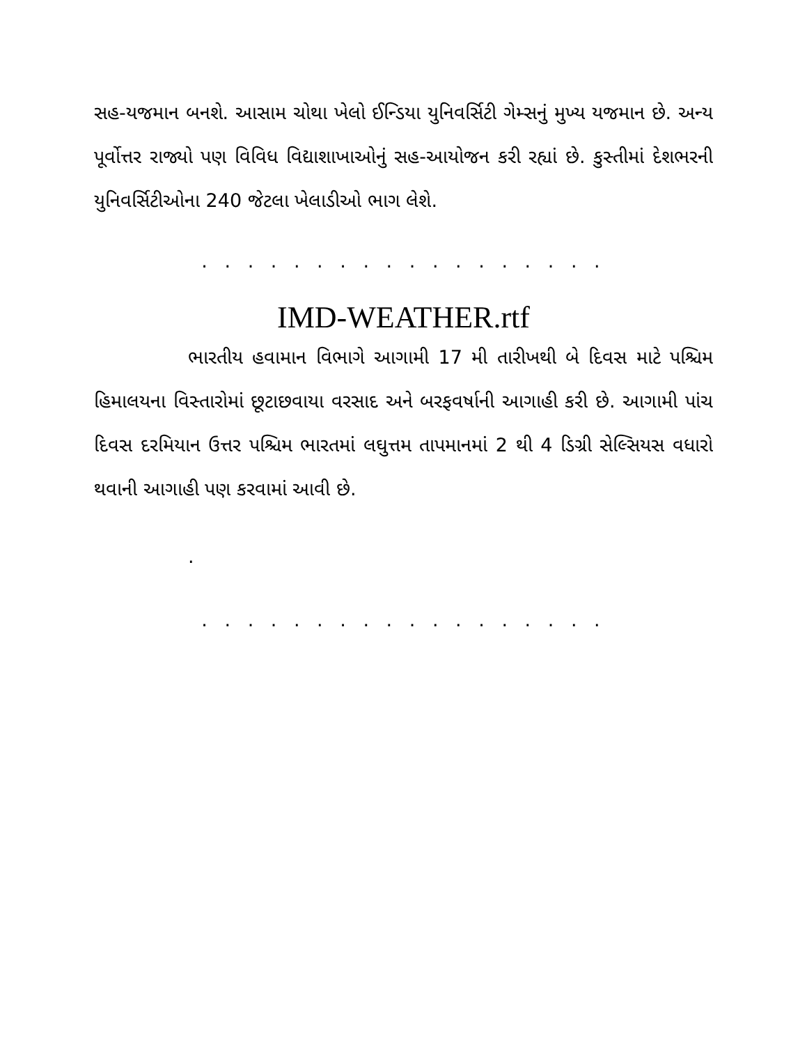સહ-યજમાન બનશે. આસામ ચોથા ખેલો ઈન્ડિયા યુનિવર્સિટી ગેમ્સનું મુખ્ય યજમાન છે. અન્ય પૂર્વોત્તર રાજ્યો પણ વિવિધ વિદ્યાશાખાઓનું સહ-આયોજન કરી રહ્યાં છે. કુસ્તીમાં દેશભરની યુનિવર્સિટીઓના 240 જેટલા ખેલાડીઓ ભાગ લેશે.
. . . . . . . . . . . . . . . . . .
IMD-WEATHER.rtf
ભારતીય હવામાન વિભાગે આગામી 17 મી તારીખથી બે દિવસ માટે પશ્ચિમ હિમાલયના વિસ્તારોમાં છૂટાછવાયા વરસાદ અને બરફવર્ષાની આગાહી કરી છે. આગામી પાંચ દિવસ દરમિયાન ઉત્તર પશ્ચિમ ભારતમાં લઘુત્તમ તાપમાનમાં 2 થી 4 ડિગ્રી સેલ્સિયસ વધારો થવાની આગાહી પણ કરવામાં આવી છે.
.
. . . . . . . . . . . . . . . . . .